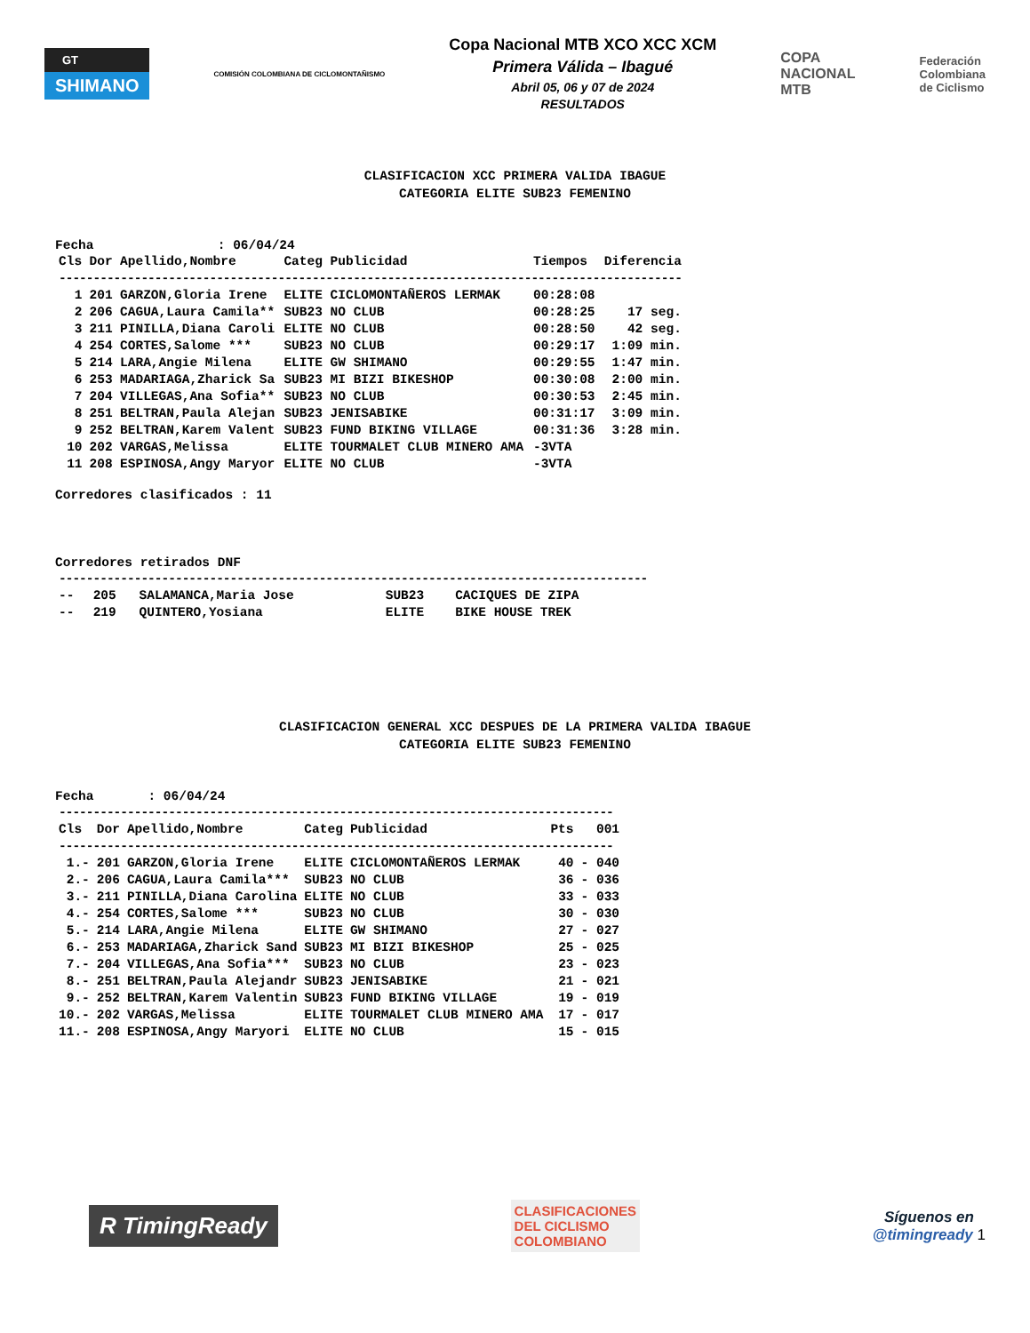GT
SHIMANO
COMISIÓN COLOMBIANA DE CICLOMONTAÑISMO
Copa Nacional MTB XCO XCC XCM
Primera Válida – Ibagué
Abril 05, 06 y 07 de 2024
RESULTADOS
COPA
NACIONAL
MTB
Federación
Colombiana
de Ciclismo
CLASIFICACION XCC PRIMERA VALIDA IBAGUE
CATEGORIA ELITE SUB23 FEMENINO
Fecha : 06/04/24
| Cls | Dor | Apellido,Nombre | Categ | Publicidad | Tiempos | Diferencia |
| --- | --- | --- | --- | --- | --- | --- |
| ------------------------------------------------------------------------------------------- | | | | | | |
| 1 | 201 | GARZON,Gloria Irene | ELITE | CICLOMONTAÑEROS LERMAK | 00:28:08 | |
| 2 | 206 | CAGUA,Laura Camila** | SUB23 | NO CLUB | 00:28:25 | 17 seg. |
| 3 | 211 | PINILLA,Diana Caroli | ELITE | NO CLUB | 00:28:50 | 42 seg. |
| 4 | 254 | CORTES,Salome *** | SUB23 | NO CLUB | 00:29:17 | 1:09 min. |
| 5 | 214 | LARA,Angie Milena | ELITE | GW SHIMANO | 00:29:55 | 1:47 min. |
| 6 | 253 | MADARIAGA,Zharick Sa | SUB23 | MI BIZI BIKESHOP | 00:30:08 | 2:00 min. |
| 7 | 204 | VILLEGAS,Ana Sofia** | SUB23 | NO CLUB | 00:30:53 | 2:45 min. |
| 8 | 251 | BELTRAN,Paula Alejan | SUB23 | JENISABIKE | 00:31:17 | 3:09 min. |
| 9 | 252 | BELTRAN,Karem Valent | SUB23 | FUND BIKING VILLAGE | 00:31:36 | 3:28 min. |
| 10 | 202 | VARGAS,Melissa | ELITE | TOURMALET CLUB MINERO AMA | -3VTA | |
| 11 | 208 | ESPINOSA,Angy Maryor | ELITE | NO CLUB | -3VTA | |
Corredores clasificados : 11
Corredores retirados DNF
| -------------------------------------------------------------------------------------- | | | | |
| -- | 205 | SALAMANCA,Maria Jose | SUB23 | CACIQUES DE ZIPA |
| -- | 219 | QUINTERO,Yosiana | ELITE | BIKE HOUSE TREK |
CLASIFICACION GENERAL XCC DESPUES DE LA PRIMERA VALIDA IBAGUE
CATEGORIA ELITE SUB23 FEMENINO
Fecha : 06/04/24
| --------------------------------------------------------------------------------- | | | | | | |
| Cls | Dor | Apellido,Nombre | Categ | Publicidad | Pts | 001 |
| --------------------------------------------------------------------------------- | | | | | | |
| 1.- | 201 | GARZON,Gloria Irene | ELITE | CICLOMONTAÑEROS LERMAK | 40 | - 040 |
| 2.- | 206 | CAGUA,Laura Camila*** | SUB23 | NO CLUB | 36 | - 036 |
| 3.- | 211 | PINILLA,Diana Carolina | ELITE | NO CLUB | 33 | - 033 |
| 4.- | 254 | CORTES,Salome *** | SUB23 | NO CLUB | 30 | - 030 |
| 5.- | 214 | LARA,Angie Milena | ELITE | GW SHIMANO | 27 | - 027 |
| 6.- | 253 | MADARIAGA,Zharick Sand | SUB23 | MI BIZI BIKESHOP | 25 | - 025 |
| 7.- | 204 | VILLEGAS,Ana Sofia*** | SUB23 | NO CLUB | 23 | - 023 |
| 8.- | 251 | BELTRAN,Paula Alejandr | SUB23 | JENISABIKE | 21 | - 021 |
| 9.- | 252 | BELTRAN,Karem Valentin | SUB23 | FUND BIKING VILLAGE | 19 | - 019 |
| 10.- | 202 | VARGAS,Melissa | ELITE | TOURMALET CLUB MINERO AMA | 17 | - 017 |
| 11.- | 208 | ESPINOSA,Angy Maryori | ELITE | NO CLUB | 15 | - 015 |
R TimingReady
CLASIFICACIONES
DEL CICLISMO
COLOMBIANO
Síguenos en
@timingready 1